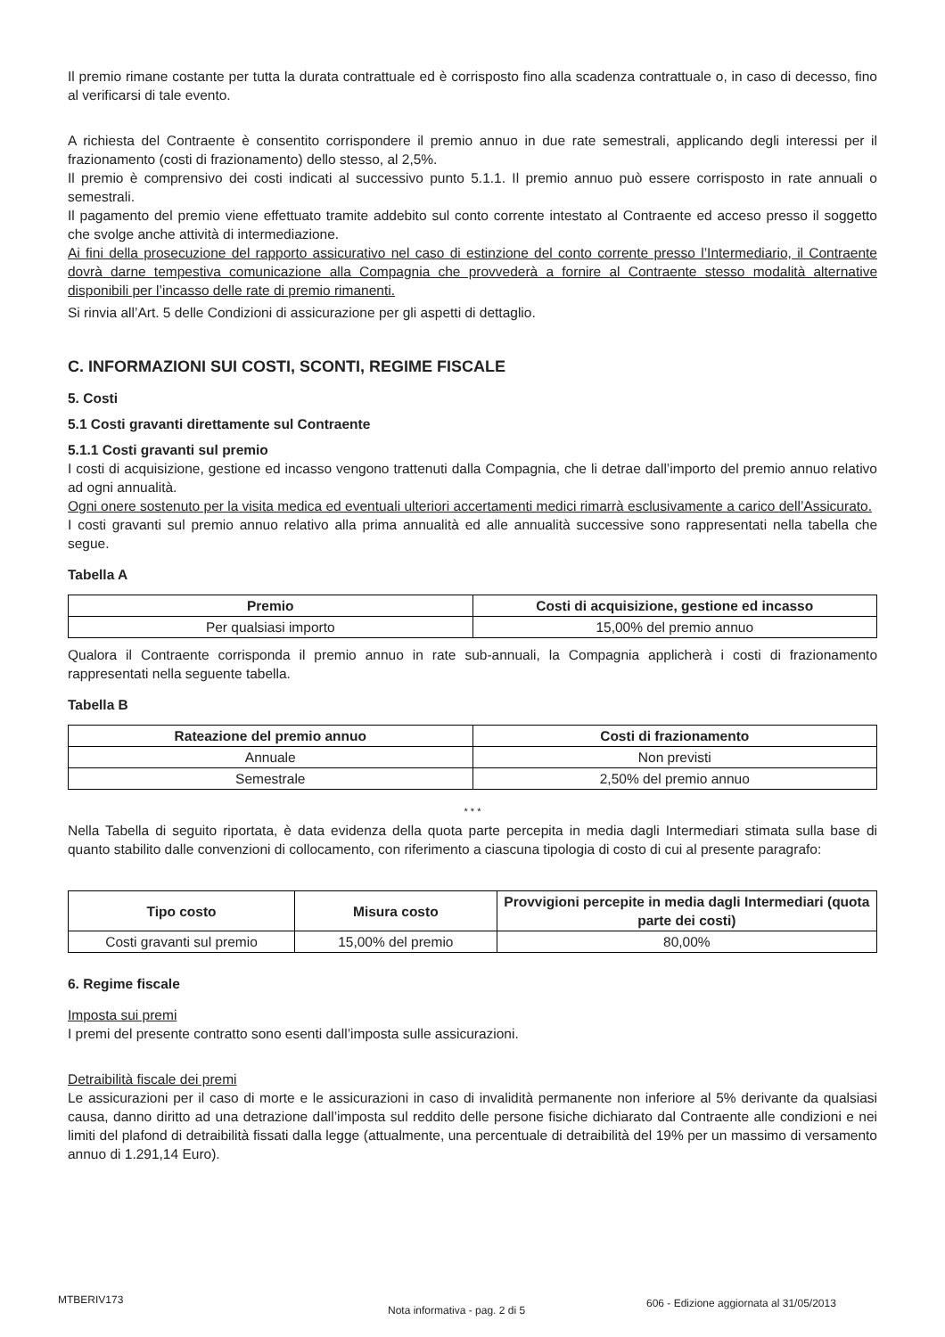Il premio rimane costante per tutta la durata contrattuale ed è corrisposto fino alla scadenza contrattuale o, in caso di decesso, fino al verificarsi di tale evento.
A richiesta del Contraente è consentito corrispondere il premio annuo in due rate semestrali, applicando degli interessi per il frazionamento (costi di frazionamento) dello stesso, al 2,5%.
Il premio è comprensivo dei costi indicati al successivo punto 5.1.1. Il premio annuo può essere corrisposto in rate annuali o semestrali.
Il pagamento del premio viene effettuato tramite addebito sul conto corrente intestato al Contraente ed acceso presso il soggetto che svolge anche attività di intermediazione.
Ai fini della prosecuzione del rapporto assicurativo nel caso di estinzione del conto corrente presso l’Intermediario, il Contraente dovrà darne tempestiva comunicazione alla Compagnia che provvederà a fornire al Contraente stesso modalità alternative disponibili per l’incasso delle rate di premio rimanenti.
Si rinvia all’Art. 5 delle Condizioni di assicurazione per gli aspetti di dettaglio.
C. INFORMAZIONI SUI COSTI, SCONTI, REGIME FISCALE
5. Costi
5.1 Costi gravanti direttamente sul Contraente
5.1.1 Costi gravanti sul premio
I costi di acquisizione, gestione ed incasso vengono trattenuti dalla Compagnia, che li detrae dall’importo del premio annuo relativo ad ogni annualità.
Ogni onere sostenuto per la visita medica ed eventuali ulteriori accertamenti medici rimarrà esclusivamente a carico dell’Assicurato.
I costi gravanti sul premio annuo relativo alla prima annualità ed alle annualità successive sono rappresentati nella tabella che segue.
Tabella A
| Premio | Costi di acquisizione, gestione ed incasso |
| --- | --- |
| Per qualsiasi importo | 15,00% del premio annuo |
Qualora il Contraente corrisponda il premio annuo in rate sub-annuali, la Compagnia applicherà i costi di frazionamento rappresentati nella seguente tabella.
Tabella B
| Rateazione del premio annuo | Costi di frazionamento |
| --- | --- |
| Annuale | Non previsti |
| Semestrale | 2,50% del premio annuo |
* * *
Nella Tabella di seguito riportata, è data evidenza della quota parte percepita in media dagli Intermediari stimata sulla base di quanto stabilito dalle convenzioni di collocamento, con riferimento a ciascuna tipologia di costo di cui al presente paragrafo:
| Tipo costo | Misura costo | Provvigioni percepite in media dagli Intermediari (quota parte dei costi) |
| --- | --- | --- |
| Costi gravanti sul premio | 15,00% del premio | 80,00% |
6. Regime fiscale
Imposta sui premi
I premi del presente contratto sono esenti dall’imposta sulle assicurazioni.
Detraibilità fiscale dei premi
Le assicurazioni per il caso di morte e le assicurazioni in caso di invalidità permanente non inferiore al 5% derivante da qualsiasi causa, danno diritto ad una detrazione dall’imposta sul reddito delle persone fisiche dichiarato dal Contraente alle condizioni e nei limiti del plafond di detraibilità fissati dalla legge (attualmente, una percentuale di detraibilità del 19% per un massimo di versamento annuo di 1.291,14 Euro).
MTBERIV173 Nota informativa - pag. 2 di 5 606 - Edizione aggiornata al 31/05/2013